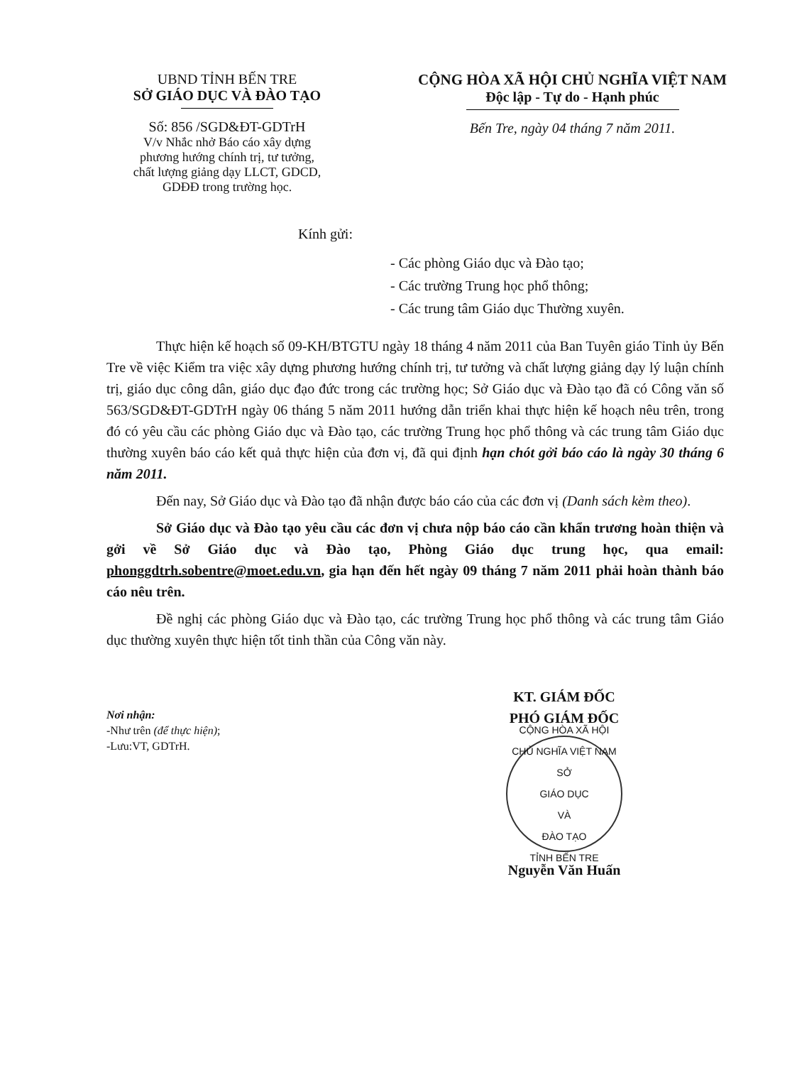UBND TỈNH BẾN TRE
SỞ GIÁO DỤC VÀ ĐÀO TẠO
Số: 856 /SGD&ĐT-GDTrH
V/v Nhắc nhở Báo cáo xây dựng
phương hướng chính trị, tư tưởng,
chất lượng giảng dạy LLCT, GDCD,
GDĐĐ trong trường học.
CỘNG HÒA XÃ HỘI CHỦ NGHĨA VIỆT NAM
Độc lập - Tự do - Hạnh phúc
Bến Tre, ngày 04 tháng 7 năm 2011.
Kính gửi:
- Các phòng Giáo dục và Đào tạo;
- Các trường Trung học phổ thông;
- Các trung tâm Giáo dục Thường xuyên.
Thực hiện kế hoạch số 09-KH/BTGTU ngày 18 tháng 4 năm 2011 của Ban Tuyên giáo Tỉnh ủy Bến Tre về việc Kiểm tra việc xây dựng phương hướng chính trị, tư tưởng và chất lượng giảng dạy lý luận chính trị, giáo dục công dân, giáo dục đạo đức trong các trường học; Sở Giáo dục và Đào tạo đã có Công văn số 563/SGD&ĐT-GDTrH ngày 06 tháng 5 năm 2011 hướng dẫn triển khai thực hiện kế hoạch nêu trên, trong đó có yêu cầu các phòng Giáo dục và Đào tạo, các trường Trung học phổ thông và các trung tâm Giáo dục thường xuyên báo cáo kết quả thực hiện của đơn vị, đã qui định hạn chót gởi báo cáo là ngày 30 tháng 6 năm 2011.
Đến nay, Sở Giáo dục và Đào tạo đã nhận được báo cáo của các đơn vị (Danh sách kèm theo).
Sở Giáo dục và Đào tạo yêu cầu các đơn vị chưa nộp báo cáo cần khẩn trương hoàn thiện và gởi về Sở Giáo dục và Đào tạo, Phòng Giáo dục trung học, qua email: phonggdtrh.sobentre@moet.edu.vn, gia hạn đến hết ngày 09 tháng 7 năm 2011 phải hoàn thành báo cáo nêu trên.
Đề nghị các phòng Giáo dục và Đào tạo, các trường Trung học phổ thông và các trung tâm Giáo dục thường xuyên thực hiện tốt tinh thần của Công văn này.
Nơi nhận:
-Như trên (để thực hiện);
-Lưu:VT, GDTrH.
KT. GIÁM ĐỐC
PHÓ GIÁM ĐỐC
CỘNG HÒA XÃ HỘI CHỦ NGHĨA VIỆT NAM
SỞ
GIÁO DỤC
VÀ
ĐÀO TẠO
TỈNH BẾN TRE
Nguyễn Văn Huấn